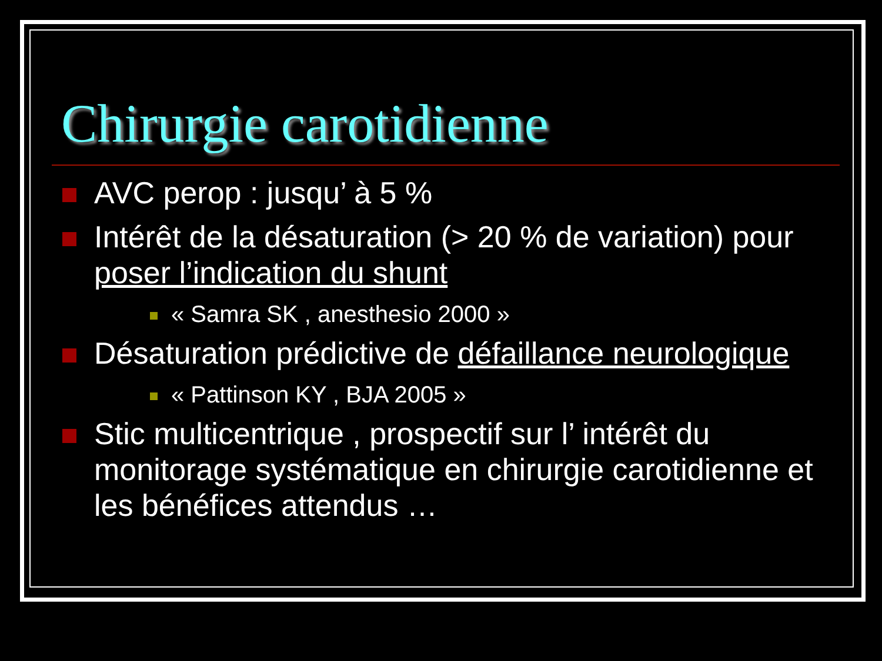Chirurgie carotidienne
AVC perop : jusqu’ à 5 %
Intérêt de la désaturation (> 20 % de variation) pour poser l’indication du shunt
« Samra SK , anesthesio 2000 »
Désaturation prédictive de défaillance neurologique
« Pattinson KY , BJA 2005 »
Stic multicentrique , prospectif sur l’ intérêt du monitorage systématique en chirurgie carotidienne et les bénéfices attendus …